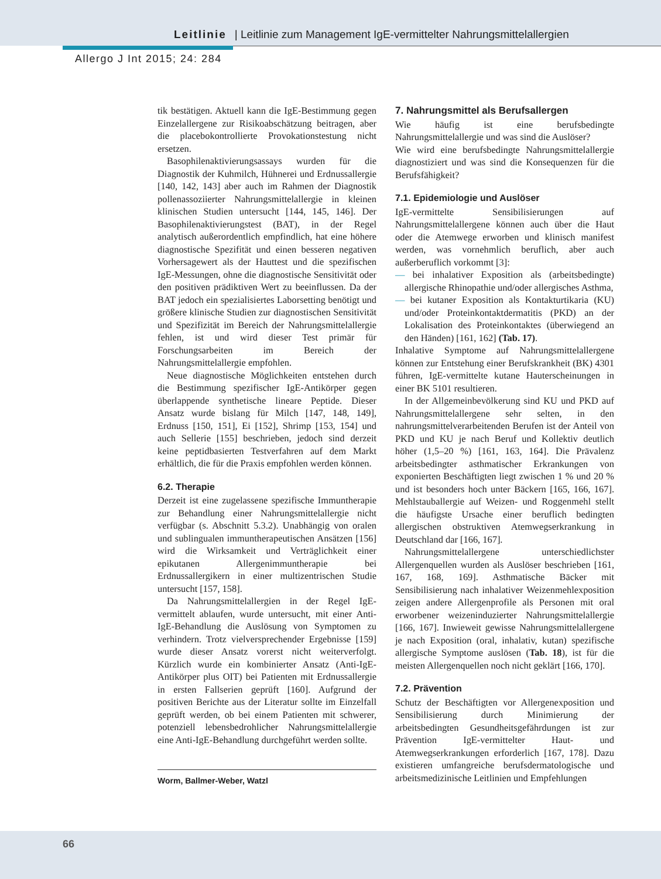Leitlinie | Leitlinie zum Management IgE-vermittelter Nahrungsmittelallergien
Allergo J Int 2015; 24: 284
tik bestätigen. Aktuell kann die IgE-Bestimmung gegen Einzelallergene zur Risikoabschätzung beitragen, aber die placebokontrollierte Provokationstestung nicht ersetzen.
Basophilenaktivierungsassays wurden für die Diagnostik der Kuhmilch, Hühnerei und Erdnussallergie [140, 142, 143] aber auch im Rahmen der Diagnostik pollenassoziierter Nahrungsmittelallergie in kleinen klinischen Studien untersucht [144, 145, 146]. Der Basophilenaktivierungstest (BAT), in der Regel analytisch außerordentlich empfindlich, hat eine höhere diagnostische Spezifität und einen besseren negativen Vorhersagewert als der Hauttest und die spezifischen IgE-Messungen, ohne die diagnostische Sensitivität oder den positiven prädiktiven Wert zu beeinflussen. Da der BAT jedoch ein spezialisiertes Laborsetting benötigt und größere klinische Studien zur diagnostischen Sensitivität und Spezifizität im Bereich der Nahrungsmittelallergie fehlen, ist und wird dieser Test primär für Forschungsarbeiten im Bereich der Nahrungsmittelallergie empfohlen.
Neue diagnostische Möglichkeiten entstehen durch die Bestimmung spezifischer IgE-Antikörper gegen überlappende synthetische lineare Peptide. Dieser Ansatz wurde bislang für Milch [147, 148, 149], Erdnuss [150, 151], Ei [152], Shrimp [153, 154] und auch Sellerie [155] beschrieben, jedoch sind derzeit keine peptidbasierten Testverfahren auf dem Markt erhältlich, die für die Praxis empfohlen werden können.
6.2. Therapie
Derzeit ist eine zugelassene spezifische Immuntherapie zur Behandlung einer Nahrungsmittelallergie nicht verfügbar (s. Abschnitt 5.3.2). Unabhängig von oralen und sublingualen immuntherapeutischen Ansätzen [156] wird die Wirksamkeit und Verträglichkeit einer epikutanen Allergenimmuntherapie bei Erdnussallergikern in einer multizentrischen Studie untersucht [157, 158].
Da Nahrungsmittelallergien in der Regel IgE-vermittelt ablaufen, wurde untersucht, mit einer Anti-IgE-Behandlung die Auslösung von Symptomen zu verhindern. Trotz vielversprechender Ergebnisse [159] wurde dieser Ansatz vorerst nicht weiterverfolgt. Kürzlich wurde ein kombinierter Ansatz (Anti-IgE-Antikörper plus OIT) bei Patienten mit Erdnussallergie in ersten Fallserien geprüft [160]. Aufgrund der positiven Berichte aus der Literatur sollte im Einzelfall geprüft werden, ob bei einem Patienten mit schwerer, potenziell lebensbedrohlicher Nahrungsmittelallergie eine Anti-IgE-Behandlung durchgeführt werden sollte.
Worm, Ballmer-Weber, Watzl
7. Nahrungsmittel als Berufsallergen
Wie häufig ist eine berufsbedingte Nahrungsmittelallergie und was sind die Auslöser?
Wie wird eine berufsbedingte Nahrungsmittelallergie diagnostiziert und was sind die Konsequenzen für die Berufsfähigkeit?
7.1. Epidemiologie und Auslöser
IgE-vermittelte Sensibilisierungen auf Nahrungsmittelallergene können auch über die Haut oder die Atemwege erworben und klinisch manifest werden, was vornehmlich beruflich, aber auch außerberuflich vorkommt [3]:
— bei inhalativer Exposition als (arbeitsbedingte) allergische Rhinopathie und/oder allergisches Asthma,
— bei kutaner Exposition als Kontakturtikaria (KU) und/oder Proteinkontaktdermatitis (PKD) an der Lokalisation des Proteinkontaktes (überwiegend an den Händen) [161, 162] (Tab. 17).
Inhalative Symptome auf Nahrungsmittelallergene können zur Entstehung einer Berufskrankheit (BK) 4301 führen, IgE-vermittelte kutane Hauterscheinungen in einer BK 5101 resultieren.
In der Allgemeinbevölkerung sind KU und PKD auf Nahrungsmittelallergene sehr selten, in den nahrungsmittelverarbeitenden Berufen ist der Anteil von PKD und KU je nach Beruf und Kollektiv deutlich höher (1,5–20 %) [161, 163, 164]. Die Prävalenz arbeitsbedingter asthmatischer Erkrankungen von exponierten Beschäftigten liegt zwischen 1 % und 20 % und ist besonders hoch unter Bäckern [165, 166, 167]. Mehlstauballergie auf Weizen- und Roggenmehl stellt die häufigste Ursache einer beruflich bedingten allergischen obstruktiven Atemwegserkrankung in Deutschland dar [166, 167].
Nahrungsmittelallergene unterschiedlichster Allergenquellen wurden als Auslöser beschrieben [161, 167, 168, 169]. Asthmatische Bäcker mit Sensibilisierung nach inhalativer Weizenmehlexposition zeigen andere Allergenprofile als Personen mit oral erworbener weizeninduzierter Nahrungsmittelallergie [166, 167]. Inwieweit gewisse Nahrungsmittelallergene je nach Exposition (oral, inhalativ, kutan) spezifische allergische Symptome auslösen (Tab. 18), ist für die meisten Allergenquellen noch nicht geklärt [166, 170].
7.2. Prävention
Schutz der Beschäftigten vor Allergenexposition und Sensibilisierung durch Minimierung der arbeitsbedingten Gesundheitsgefährdungen ist zur Prävention IgE-vermittelter Haut- und Atemwegserkrankungen erforderlich [167, 178]. Dazu existieren umfangreiche berufsdermatologische und arbeitsmedizinische Leitlinien und Empfehlungen
66